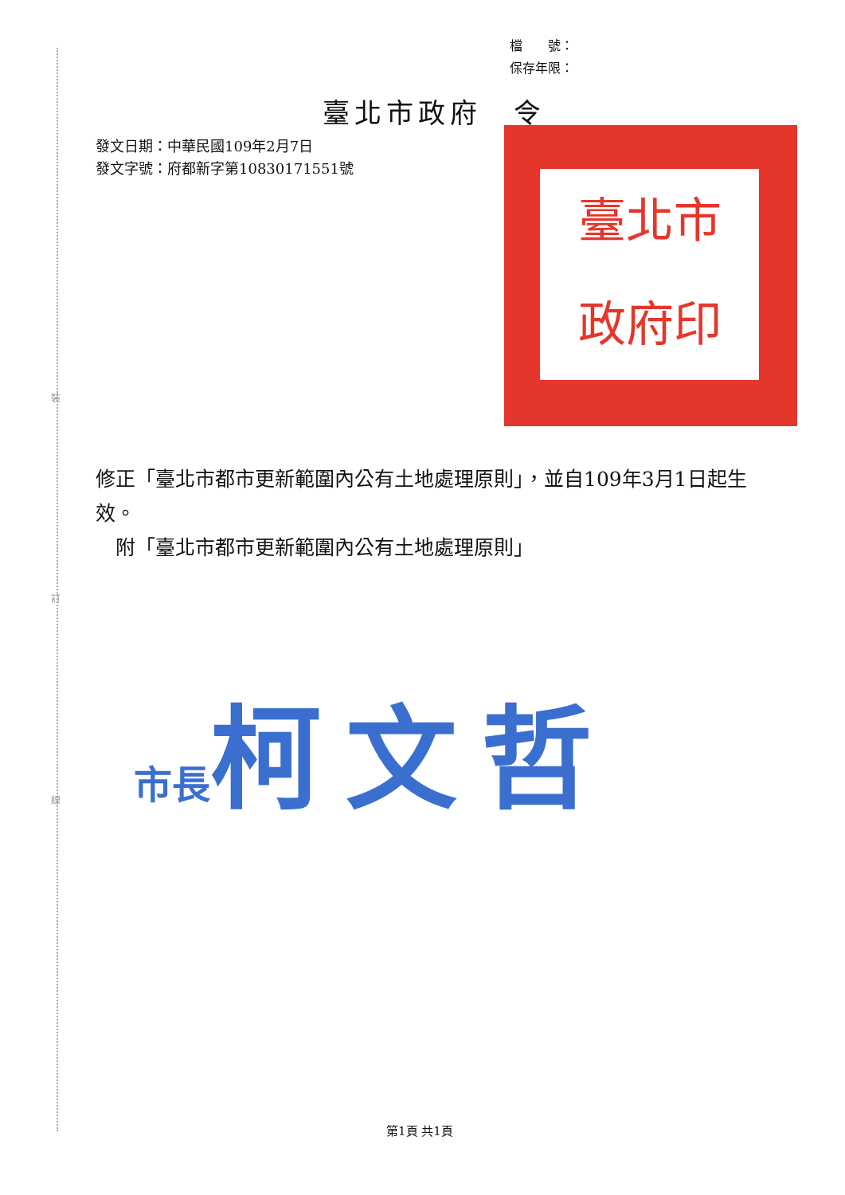裝
訂
線
檔　　號：
保存年限：
臺北市政府　令
發文日期：中華民國109年2月7日
發文字號：府都新字第10830171551號
臺北市
政府印
修正「臺北市都市更新範圍內公有土地處理原則」，並自109年3月1日起生效。
　附「臺北市都市更新範圍內公有土地處理原則」
市長 柯文哲
第1頁 共1頁